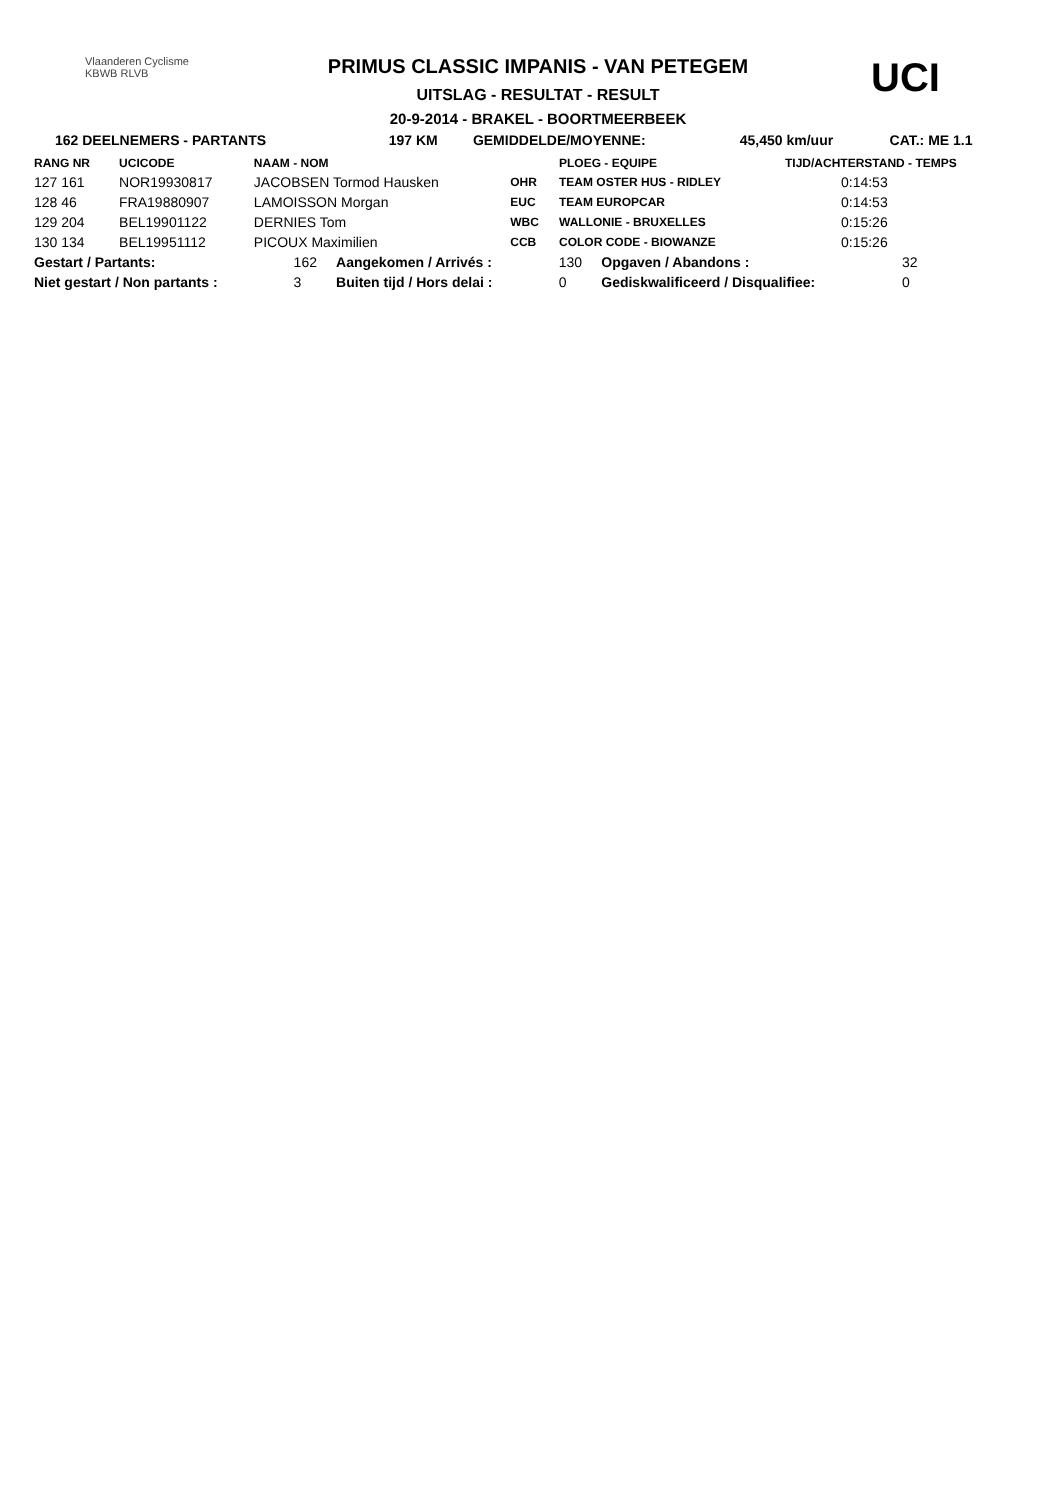Vlaanderen Cyclisme
KBWB RLVB
PRIMUS CLASSIC IMPANIS - VAN PETEGEM
UITSLAG - RESULTAT - RESULT
20-9-2014 - BRAKEL - BOORTMEERBEEK
UCI
| 162 DEELNEMERS - PARTANTS | 197 KM | GEMIDDELDE/MOYENNE: | 45,450 km/uur | CAT.: ME 1.1 |
| RANG NR | UCICODE | NAAM - NOM | | PLOEG - EQUIPE | TIJD/ACHTERSTAND - TEMPS |
| --- | --- | --- | --- | --- | --- |
| 127 161 | NOR19930817 | JACOBSEN Tormod Hausken | OHR | TEAM OSTER HUS - RIDLEY | 0:14:53 |
| 128 46 | FRA19880907 | LAMOISSON Morgan | EUC | TEAM EUROPCAR | 0:14:53 |
| 129 204 | BEL19901122 | DERNIES Tom | WBC | WALLONIE - BRUXELLES | 0:15:26 |
| 130 134 | BEL19951112 | PICOUX Maximilien | CCB | COLOR CODE - BIOWANZE | 0:15:26 |
| Gestart / Partants: | 162 | Aangekomen / Arrivés : | 130 | Opgaven / Abandons : | 32 |
| Niet gestart / Non partants : | 3 | Buiten tijd / Hors delai : | 0 | Gediskwalificeerd / Disqualifiee: | 0 |